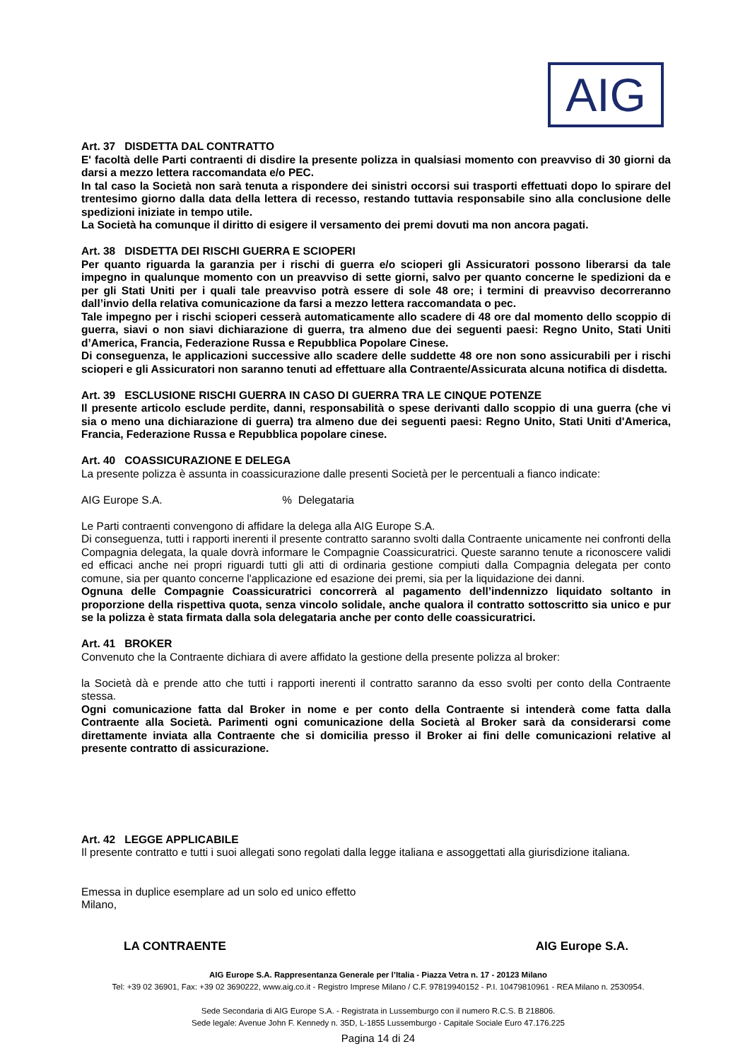AIG
Art. 37 DISDETTA DAL CONTRATTO
E' facoltà delle Parti contraenti di disdire la presente polizza in qualsiasi momento con preavviso di 30 giorni da darsi a mezzo lettera raccomandata e/o PEC.
In tal caso la Società non sarà tenuta a rispondere dei sinistri occorsi sui trasporti effettuati dopo lo spirare del trentesimo giorno dalla data della lettera di recesso, restando tuttavia responsabile sino alla conclusione delle spedizioni iniziate in tempo utile.
La Società ha comunque il diritto di esigere il versamento dei premi dovuti ma non ancora pagati.
Art. 38 DISDETTA DEI RISCHI GUERRA E SCIOPERI
Per quanto riguarda la garanzia per i rischi di guerra e/o scioperi gli Assicuratori possono liberarsi da tale impegno in qualunque momento con un preavviso di sette giorni, salvo per quanto concerne le spedizioni da e per gli Stati Uniti per i quali tale preavviso potrà essere di sole 48 ore; i termini di preavviso decorreranno dall’invio della relativa comunicazione da farsi a mezzo lettera raccomandata o pec.
Tale impegno per i rischi scioperi cesserà automaticamente allo scadere di 48 ore dal momento dello scoppio di guerra, siavi o non siavi dichiarazione di guerra, tra almeno due dei seguenti paesi: Regno Unito, Stati Uniti d’America, Francia, Federazione Russa e Repubblica Popolare Cinese.
Di conseguenza, le applicazioni successive allo scadere delle suddette 48 ore non sono assicurabili per i rischi scioperi e gli Assicuratori non saranno tenuti ad effettuare alla Contraente/Assicurata alcuna notifica di disdetta.
Art. 39 ESCLUSIONE RISCHI GUERRA IN CASO DI GUERRA TRA LE CINQUE POTENZE
Il presente articolo esclude perdite, danni, responsabilità o spese derivanti dallo scoppio di una guerra (che vi sia o meno una dichiarazione di guerra) tra almeno due dei seguenti paesi: Regno Unito, Stati Uniti d'America, Francia, Federazione Russa e Repubblica popolare cinese.
Art. 40 COASSICURAZIONE E DELEGA
La presente polizza è assunta in coassicurazione dalle presenti Società per le percentuali a fianco indicate:
AIG Europe S.A. % Delegataria
Le Parti contraenti convengono di affidare la delega alla AIG Europe S.A.
Di conseguenza, tutti i rapporti inerenti il presente contratto saranno svolti dalla Contraente unicamente nei confronti della Compagnia delegata, la quale dovrà informare le Compagnie Coassicuratrici. Queste saranno tenute a riconoscere validi ed efficaci anche nei propri riguardi tutti gli atti di ordinaria gestione compiuti dalla Compagnia delegata per conto comune, sia per quanto concerne l'applicazione ed esazione dei premi, sia per la liquidazione dei danni.
Ognuna delle Compagnie Coassicuratrici concorrerà al pagamento dell’indennizzo liquidato soltanto in proporzione della rispettiva quota, senza vincolo solidale, anche qualora il contratto sottoscritto sia unico e pur se la polizza è stata firmata dalla sola delegataria anche per conto delle coassicuratrici.
Art. 41 BROKER
Convenuto che la Contraente dichiara di avere affidato la gestione della presente polizza al broker:
la Società dà e prende atto che tutti i rapporti inerenti il contratto saranno da esso svolti per conto della Contraente stessa.
Ogni comunicazione fatta dal Broker in nome e per conto della Contraente si intenderà come fatta dalla Contraente alla Società. Parimenti ogni comunicazione della Società al Broker sarà da considerarsi come direttamente inviata alla Contraente che si domicilia presso il Broker ai fini delle comunicazioni relative al presente contratto di assicurazione.
Art. 42 LEGGE APPLICABILE
Il presente contratto e tutti i suoi allegati sono regolati dalla legge italiana e assoggettati alla giurisdizione italiana.
Emessa in duplice esemplare ad un solo ed unico effetto
Milano,
LA CONTRAENTE AIG Europe S.A.
AIG Europe S.A. Rappresentanza Generale per l’Italia - Piazza Vetra n. 17 - 20123 Milano
Tel: +39 02 36901, Fax: +39 02 3690222, www.aig.co.it - Registro Imprese Milano / C.F. 97819940152 - P.I. 10479810961 - REA Milano n. 2530954.
Sede Secondaria di AIG Europe S.A. - Registrata in Lussemburgo con il numero R.C.S. B 218806.
Sede legale: Avenue John F. Kennedy n. 35D, L-1855 Lussemburgo - Capitale Sociale Euro 47.176.225
Pagina 14 di 24